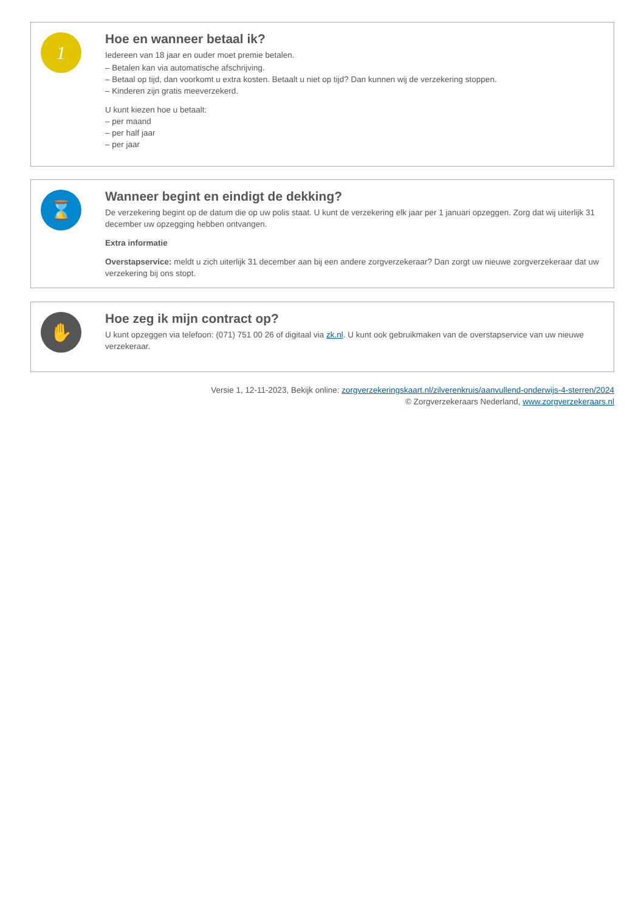1
Hoe en wanneer betaal ik?
Iedereen van 18 jaar en ouder moet premie betalen.
– Betalen kan via automatische afschrijving.
– Betaal op tijd, dan voorkomt u extra kosten. Betaalt u niet op tijd? Dan kunnen wij de verzekering stoppen.
– Kinderen zijn gratis meeverzekerd.
U kunt kiezen hoe u betaalt:
– per maand
– per half jaar
– per jaar
⌛
Wanneer begint en eindigt de dekking?
De verzekering begint op de datum die op uw polis staat. U kunt de verzekering elk jaar per 1 januari opzeggen. Zorg dat wij uiterlijk 31 december uw opzegging hebben ontvangen.
Extra informatie
Overstapservice: meldt u zich uiterlijk 31 december aan bij een andere zorgverzekeraar? Dan zorgt uw nieuwe zorgverzekeraar dat uw verzekering bij ons stopt.
✋
Hoe zeg ik mijn contract op?
U kunt opzeggen via telefoon: (071) 751 00 26 of digitaal via zk.nl. U kunt ook gebruikmaken van de overstapservice van uw nieuwe verzekeraar.
Versie 1, 12-11-2023, Bekijk online: zorgverzekeringskaart.nl/zilverenkruis/aanvullend-onderwijs-4-sterren/2024
© Zorgverzekeraars Nederland, www.zorgverzekeraars.nl